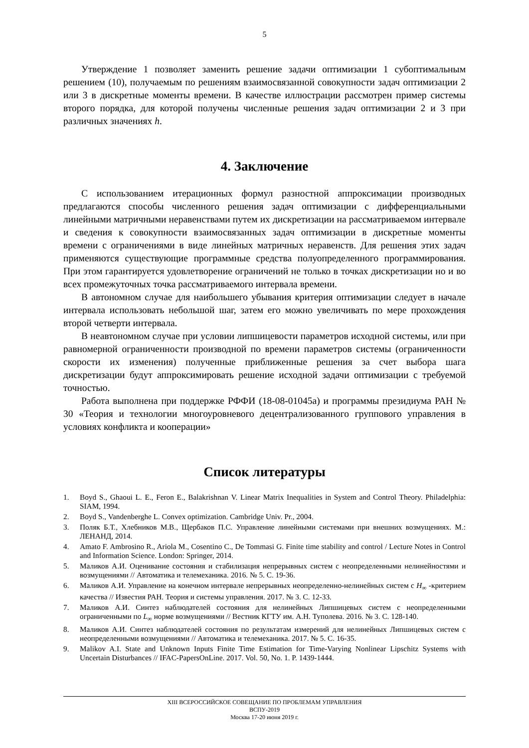5
Утверждение 1 позволяет заменить решение задачи оптимизации 1 субоптимальным решением (10), получаемым по решениям взаимосвязанной совокупности задач оптимизации 2 или 3 в дискретные моменты времени. В качестве иллюстрации рассмотрен пример системы второго порядка, для которой получены численные решения задач оптимизации 2 и 3 при различных значениях h.
4. Заключение
С использованием итерационных формул разностной аппроксимации производных предлагаются способы численного решения задач оптимизации с дифференциальными линейными матричными неравенствами путем их дискретизации на рассматриваемом интервале и сведения к совокупности взаимосвязанных задач оптимизации в дискретные моменты времени с ограничениями в виде линейных матричных неравенств. Для решения этих задач применяются существующие программные средства полуопределенного программирования. При этом гарантируется удовлетворение ограничений не только в точках дискретизации но и во всех промежуточных точка рассматриваемого интервала времени.
В автономном случае для наибольшего убывания критерия оптимизации следует в начале интервала использовать небольшой шаг, затем его можно увеличивать по мере прохождения второй четверти интервала.
В неавтономном случае при условии липшицевости параметров исходной системы, или при равномерной ограниченности производной по времени параметров системы (ограниченности скорости их изменения) полученные приближенные решения за счет выбора шага дискретизации будут аппроксимировать решение исходной задачи оптимизации с требуемой точностью.
Работа выполнена при поддержке РФФИ (18-08-01045а) и программы президиума РАН № 30 «Теория и технологии многоуровневого децентрализованного группового управления в условиях конфликта и кооперации»
Список литературы
1. Boyd S., Ghaoui L. E., Feron E., Balakrishnan V. Linear Matrix Inequalities in System and Control Theory. Philadelphia: SIAM, 1994.
2. Boyd S., Vandenberghe L. Convex optimization. Cambridge Univ. Pr., 2004.
3. Поляк Б.Т., Хлебников М.В., Щербаков П.С. Управление линейными системами при внешних возмущениях. М.: ЛЕНАНД, 2014.
4. Amato F. Ambrosino R., Ariola M., Cosentino C., De Tommasi G. Finite time stability and control / Lecture Notes in Control and Information Science. London: Springer, 2014.
5. Маликов А.И. Оценивание состояния и стабилизация непрерывных систем с неопределенными нелинейностями и возмущениями // Автоматика и телемеханика. 2016. № 5. С. 19-36.
6. Маликов А.И. Управление на конечном интервале непрерывных неопределенно-нелинейных систем с H<sub>∞</sub> -критерием качества // Известия РАН. Теория и системы управления. 2017. № 3. С. 12-33.
7. Маликов А.И. Синтез наблюдателей состояния для нелинейных Липшицевых систем с неопределенными ограниченными по L<sub>∞</sub> норме возмущениями // Вестник КГТУ им. А.Н. Туполева. 2016. № 3. С. 128-140.
8. Маликов А.И. Синтез наблюдателей состояния по результатам измерений для нелинейных Липшицевых систем с неопределенными возмущениями // Автоматика и телемеханика. 2017. № 5. С. 16-35.
9. Malikov A.I. State and Unknown Inputs Finite Time Estimation for Time-Varying Nonlinear Lipschitz Systems with Uncertain Disturbances // IFAC-PapersOnLine. 2017. Vol. 50, No. 1. P. 1439-1444.
XIII ВСЕРОССИЙСКОЕ СОВЕЩАНИЕ ПО ПРОБЛЕМАМ УПРАВЛЕНИЯ
ВСПУ-2019
Москва 17-20 июня 2019 г.